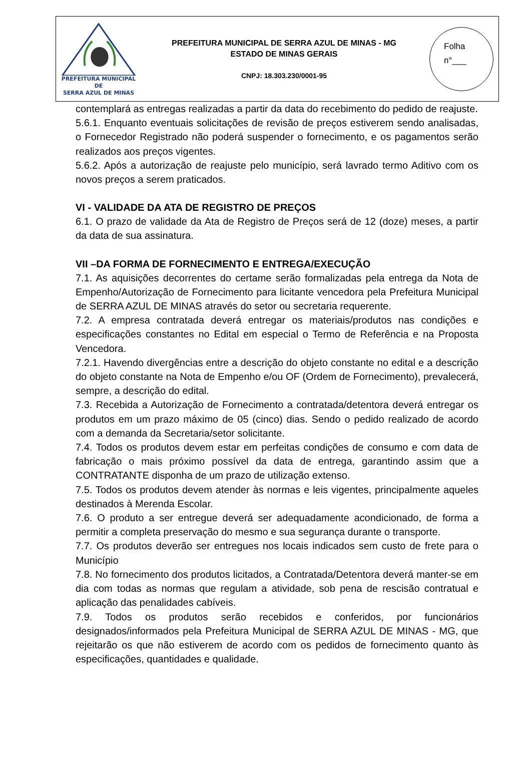PREFEITURA MUNICIPAL DE
SERRA AZUL DE MINAS
PREFEITURA MUNICIPAL DE SERRA AZUL DE MINAS - MG
ESTADO DE MINAS GERAIS
CNPJ: 18.303.230/0001-95
Folha
n°___
contemplará as entregas realizadas a partir da data do recebimento do pedido de reajuste.
5.6.1. Enquanto eventuais solicitações de revisão de preços estiverem sendo analisadas, o Fornecedor Registrado não poderá suspender o fornecimento, e os pagamentos serão realizados aos preços vigentes.
5.6.2. Após a autorização de reajuste pelo município, será lavrado termo Aditivo com os novos preços a serem praticados.
VI - VALIDADE DA ATA DE REGISTRO DE PREÇOS
6.1. O prazo de validade da Ata de Registro de Preços será de 12 (doze) meses, a partir da data de sua assinatura.
VII –DA FORMA DE FORNECIMENTO E ENTREGA/EXECUÇÃO
7.1. As aquisições decorrentes do certame serão formalizadas pela entrega da Nota de Empenho/Autorização de Fornecimento para licitante vencedora pela Prefeitura Municipal de SERRA AZUL DE MINAS através do setor ou secretaria requerente.
7.2. A empresa contratada deverá entregar os materiais/produtos nas condições e especificações constantes no Edital em especial o Termo de Referência e na Proposta Vencedora.
7.2.1. Havendo divergências entre a descrição do objeto constante no edital e a descrição do objeto constante na Nota de Empenho e/ou OF (Ordem de Fornecimento), prevalecerá, sempre, a descrição do edital.
7.3. Recebida a Autorização de Fornecimento a contratada/detentora deverá entregar os produtos em um prazo máximo de 05 (cinco) dias. Sendo o pedido realizado de acordo com a demanda da Secretaria/setor solicitante.
7.4. Todos os produtos devem estar em perfeitas condições de consumo e com data de fabricação o mais próximo possível da data de entrega, garantindo assim que a CONTRATANTE disponha de um prazo de utilização extenso.
7.5. Todos os produtos devem atender às normas e leis vigentes, principalmente aqueles destinados à Merenda Escolar.
7.6. O produto a ser entregue deverá ser adequadamente acondicionado, de forma a permitir a completa preservação do mesmo e sua segurança durante o transporte.
7.7. Os produtos deverão ser entregues nos locais indicados sem custo de frete para o Município
7.8. No fornecimento dos produtos licitados, a Contratada/Detentora deverá manter-se em dia com todas as normas que regulam a atividade, sob pena de rescisão contratual e aplicação das penalidades cabíveis.
7.9. Todos os produtos serão recebidos e conferidos, por funcionários designados/informados pela Prefeitura Municipal de SERRA AZUL DE MINAS - MG, que rejeitarão os que não estiverem de acordo com os pedidos de fornecimento quanto às especificações, quantidades e qualidade.